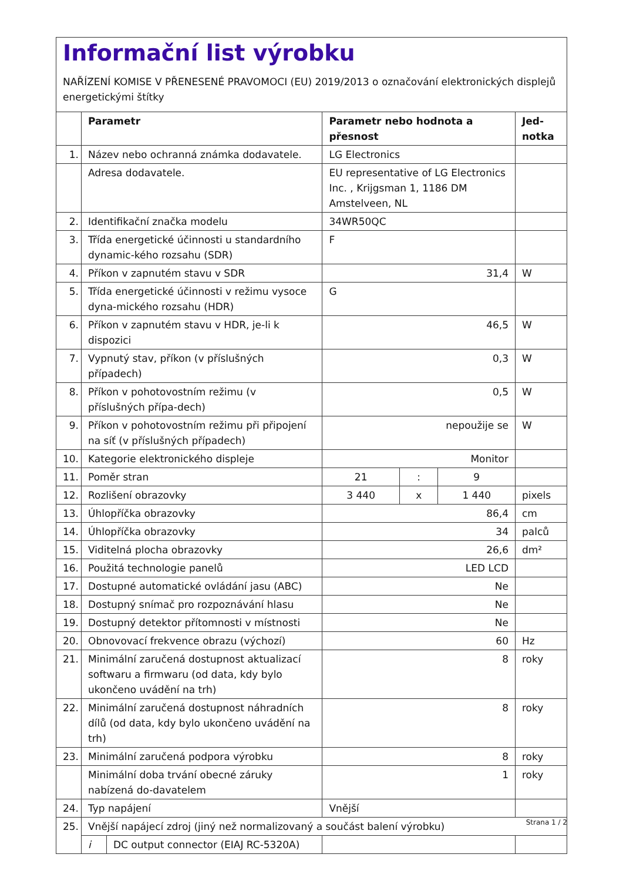Informační list výrobku
NAŘÍZENÍ KOMISE V PŘENESENÉ PRAVOMOCI (EU) 2019/2013 o označování elektronických displejů energetickými štítky
| | Parametr | | Parametr nebo hodnota a přesnost | | | Jed- notka |
| --- | --- | --- | --- | --- | --- | --- |
| 1. | Název nebo ochranná známka dodavatele. | | LG Electronics | | | |
| | Adresa dodavatele. | | EU representative of LG Electronics Inc. , Krijgsman 1, 1186 DM Amstelveen, NL | | | |
| 2. | Identifikační značka modelu | | 34WR50QC | | | |
| 3. | Třída energetické účinnosti u standardního dynamic-kého rozsahu (SDR) | | F | | | |
| 4. | Příkon v zapnutém stavu v SDR | | 31,4 | | | W |
| 5. | Třída energetické účinnosti v režimu vysoce dyna-mického rozsahu (HDR) | | G | | | |
| 6. | Příkon v zapnutém stavu v HDR, je-li k dispozici | | 46,5 | | | W |
| 7. | Vypnutý stav, příkon (v příslušných případech) | | 0,3 | | | W |
| 8. | Příkon v pohotovostním režimu (v příslušných přípa-dech) | | 0,5 | | | W |
| 9. | Příkon v pohotovostním režimu při připojení na síť (v příslušných případech) | | nepoužije se | | | W |
| 10. | Kategorie elektronického displeje | | Monitor | | | |
| 11. | Poměr stran | | 21 | : | 9 | |
| 12. | Rozlišení obrazovky | | 3 440 | x | 1 440 | pixels |
| 13. | Úhlopříčka obrazovky | | 86,4 | | | cm |
| 14. | Úhlopříčka obrazovky | | 34 | | | palců |
| 15. | Viditelná plocha obrazovky | | 26,6 | | | dm² |
| 16. | Použitá technologie panelů | | LED LCD | | | |
| 17. | Dostupné automatické ovládání jasu (ABC) | | Ne | | | |
| 18. | Dostupný snímač pro rozpoznávání hlasu | | Ne | | | |
| 19. | Dostupný detektor přítomnosti v místnosti | | Ne | | | |
| 20. | Obnovovací frekvence obrazu (výchozí) | | 60 | | | Hz |
| 21. | Minimální zaručená dostupnost aktualizací softwaru a firmwaru (od data, kdy bylo ukončeno uvádění na trh) | | 8 | | | roky |
| 22. | Minimální zaručená dostupnost náhradních dílů (od data, kdy bylo ukončeno uvádění na trh) | | 8 | | | roky |
| 23. | Minimální zaručená podpora výrobku | | 8 | | | roky |
| | Minimální doba trvání obecné záruky nabízená do-davatelem | | 1 | | | roky |
| 24. | Typ napájení | | Vnější | | | |
| 25. | Vnější napájecí zdroj (jiný než normalizovaný a součást balení výrobku) | | | | | |
| | i | DC output connector (EIAJ RC-5320A) | | | | |
Strana 1 / 2